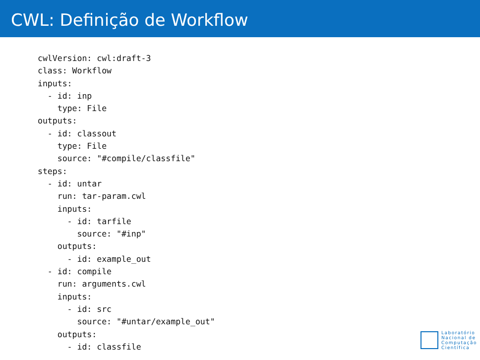CWL: Definição de Workflow
cwlVersion: cwl:draft-3
class: Workflow
inputs:
  - id: inp
    type: File
outputs:
  - id: classout
    type: File
    source: "#compile/classfile"
steps:
  - id: untar
    run: tar-param.cwl
    inputs:
      - id: tarfile
        source: "#inp"
    outputs:
      - id: example_out
  - id: compile
    run: arguments.cwl
    inputs:
      - id: src
        source: "#untar/example_out"
    outputs:
      - id: classfile
Laboratório
Nacional de
Computação
Científica